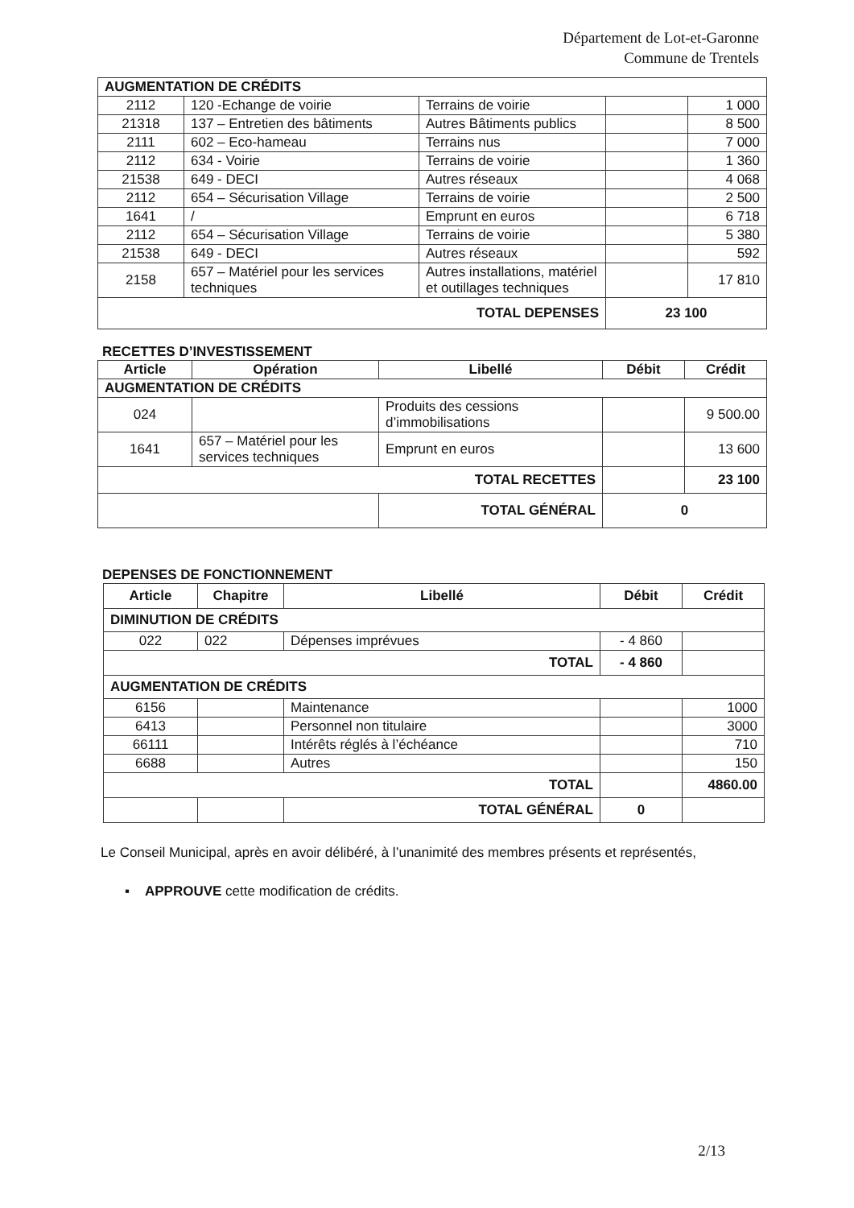Département de Lot-et-Garonne
Commune de Trentels
| AUGMENTATION DE CRÉDITS | | | | |
| 2112 | 120 -Echange de voirie | Terrains de voirie | | 1 000 |
| 21318 | 137 – Entretien des bâtiments | Autres Bâtiments publics | | 8 500 |
| 2111 | 602 – Eco-hameau | Terrains nus | | 7 000 |
| 2112 | 634 - Voirie | Terrains de voirie | | 1 360 |
| 21538 | 649 - DECI | Autres réseaux | | 4 068 |
| 2112 | 654 – Sécurisation Village | Terrains de voirie | | 2 500 |
| 1641 | / | Emprunt en euros | | 6 718 |
| 2112 | 654 – Sécurisation Village | Terrains de voirie | | 5 380 |
| 21538 | 649 - DECI | Autres réseaux | | 592 |
| 2158 | 657 – Matériel pour les services techniques | Autres installations, matériel et outillages techniques | | 17 810 |
| TOTAL DEPENSES | | | 23 100 | |
RECETTES D’INVESTISSEMENT
| Article | Opération | Libellé | Débit | Crédit |
| --- | --- | --- | --- | --- |
| AUGMENTATION DE CRÉDITS | | | | |
| 024 | | Produits des cessions d’immobilisations | | 9 500.00 |
| 1641 | 657 – Matériel pour les services techniques | Emprunt en euros | | 13 600 |
| TOTAL RECETTES | | | | 23 100 |
| | | TOTAL GÉNÉRAL | 0 | |
DEPENSES DE FONCTIONNEMENT
| Article | Chapitre | Libellé | Débit | Crédit |
| --- | --- | --- | --- | --- |
| DIMINUTION DE CRÉDITS | | | | |
| 022 | 022 | Dépenses imprévues | - 4 860 | |
| TOTAL | | | - 4 860 | |
| AUGMENTATION DE CRÉDITS | | | | |
| 6156 | | Maintenance | | 1000 |
| 6413 | | Personnel non titulaire | | 3000 |
| 66111 | | Intérêts réglés à l’échéance | | 710 |
| 6688 | | Autres | | 150 |
| TOTAL | | | | 4860.00 |
| | | TOTAL GÉNÉRAL | 0 | |
Le Conseil Municipal, après en avoir délibéré, à l’unanimité des membres présents et représentés,
▪ APPROUVE cette modification de crédits.
2/13